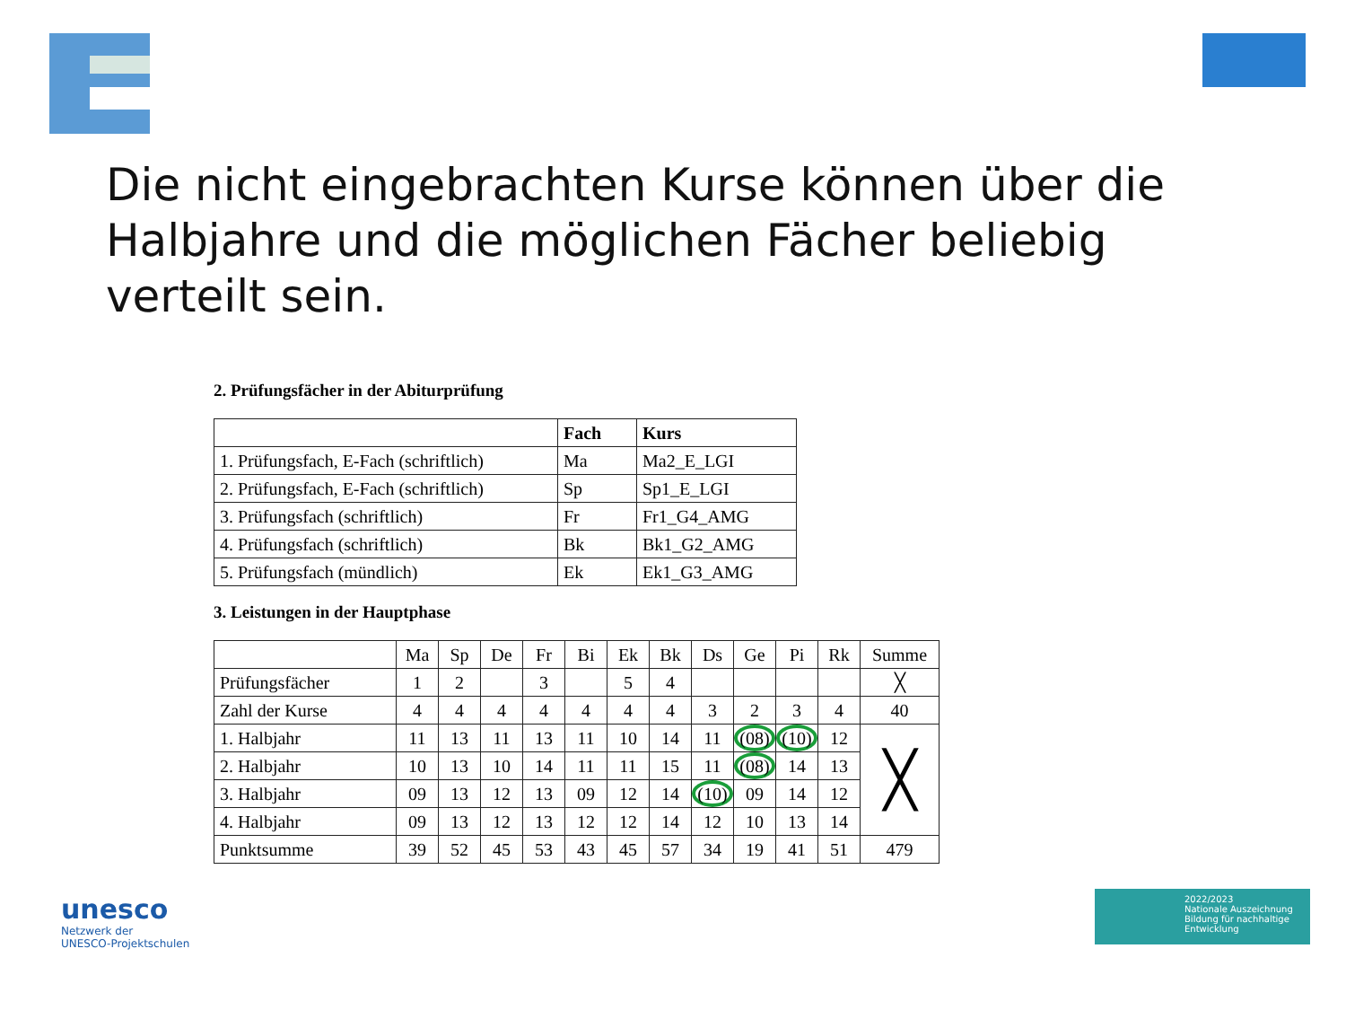Die nicht eingebrachten Kurse können über die Halbjahre und die möglichen Fächer beliebig verteilt sein.
2. Prüfungsfächer in der Abiturprüfung
| | Fach | Kurs |
| --- | --- | --- |
| 1. Prüfungsfach, E-Fach (schriftlich) | Ma | Ma2_E_LGI |
| 2. Prüfungsfach, E-Fach (schriftlich) | Sp | Sp1_E_LGI |
| 3. Prüfungsfach (schriftlich) | Fr | Fr1_G4_AMG |
| 4. Prüfungsfach (schriftlich) | Bk | Bk1_G2_AMG |
| 5. Prüfungsfach (mündlich) | Ek | Ek1_G3_AMG |
3. Leistungen in der Hauptphase
| | Ma | Sp | De | Fr | Bi | Ek | Bk | Ds | Ge | Pi | Rk | Summe |
| Prüfungsfächer | 1 | 2 | | 3 | | 5 | 4 | | | | | ╳ |
| Zahl der Kurse | 4 | 4 | 4 | 4 | 4 | 4 | 4 | 3 | 2 | 3 | 4 | 40 |
| 1. Halbjahr | 11 | 13 | 11 | 13 | 11 | 10 | 14 | 11 | (08) | (10) | 12 | ╳ |
| 2. Halbjahr | 10 | 13 | 10 | 14 | 11 | 11 | 15 | 11 | (08) | 14 | 13 | |
| 3. Halbjahr | 09 | 13 | 12 | 13 | 09 | 12 | 14 | (10) | 09 | 14 | 12 | |
| 4. Halbjahr | 09 | 13 | 12 | 13 | 12 | 12 | 14 | 12 | 10 | 13 | 14 | |
| Punktsumme | 39 | 52 | 45 | 53 | 43 | 45 | 57 | 34 | 19 | 41 | 51 | 479 |
unesco
Netzwerk der
UNESCO-Projektschulen
2022/2023
Nationale Auszeichnung
Bildung für nachhaltige Entwicklung